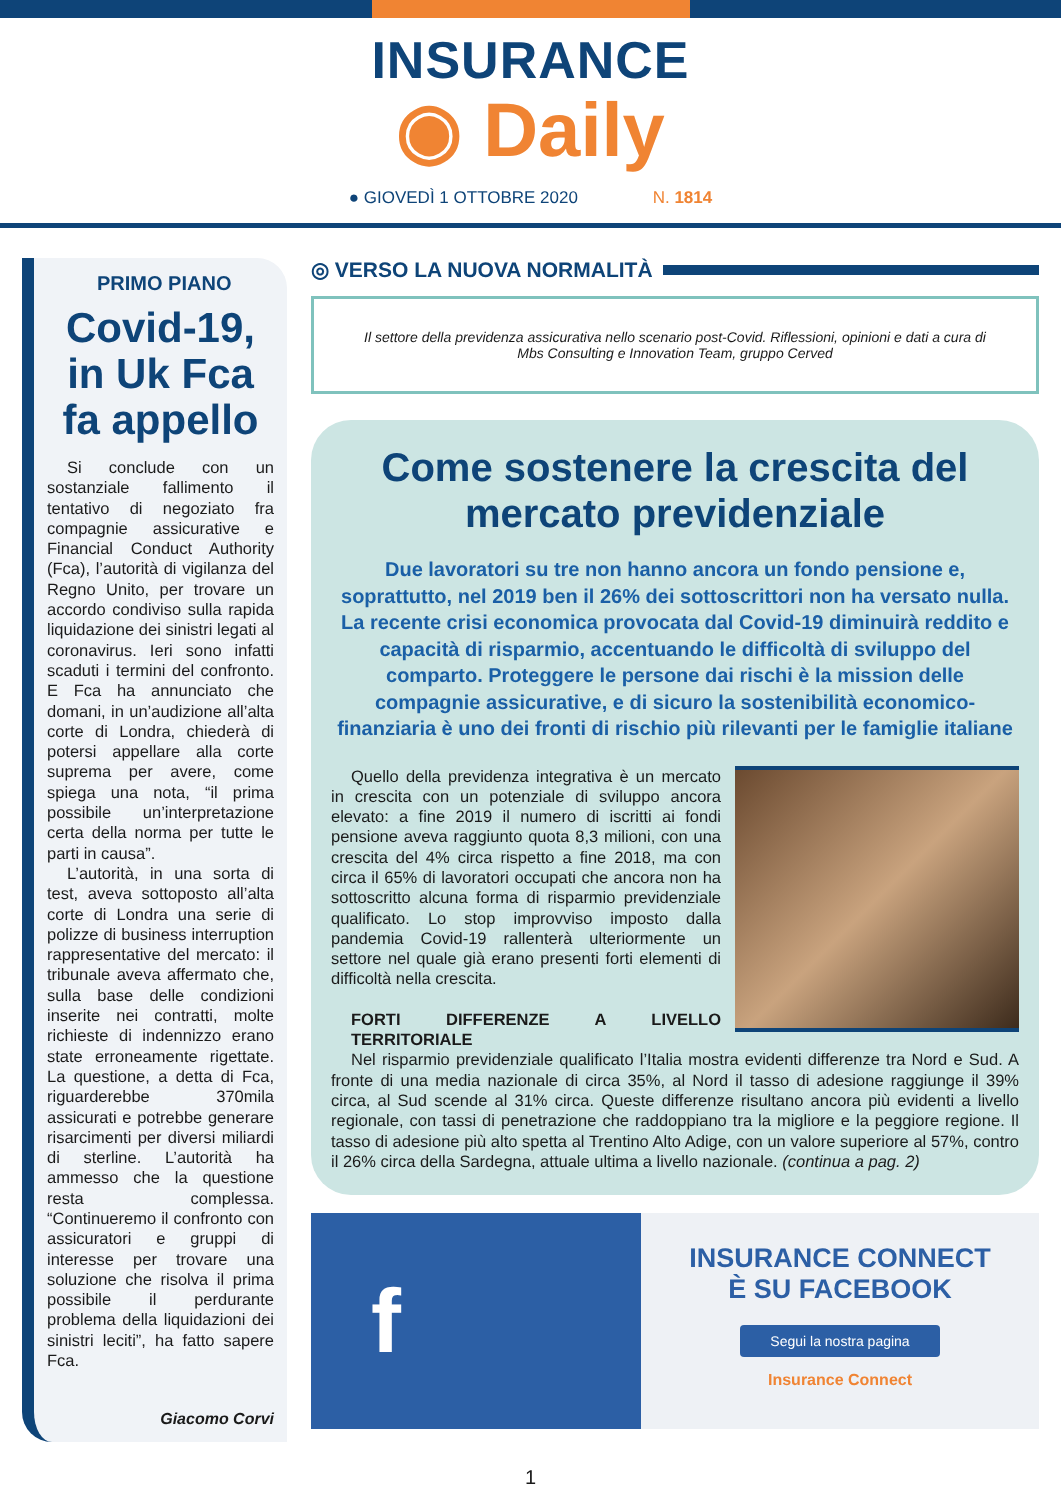INSURANCE
◉ Daily
● GIOVEDÌ 1 OTTOBRE 2020 N. 1814
PRIMO PIANO
Covid-19, in Uk Fca fa appello
Si conclude con un sostanziale fallimento il tentativo di negoziato fra compagnie assicurative e Financial Conduct Authority (Fca), l’autorità di vigilanza del Regno Unito, per trovare un accordo condiviso sulla rapida liquidazione dei sinistri legati al coronavirus. Ieri sono infatti scaduti i termini del confronto. E Fca ha annunciato che domani, in un’audizione all’alta corte di Londra, chiederà di potersi appellare alla corte suprema per avere, come spiega una nota, “il prima possibile un’interpretazione certa della norma per tutte le parti in causa”.
L’autorità, in una sorta di test, aveva sottoposto all’alta corte di Londra una serie di polizze di business interruption rappresentative del mercato: il tribunale aveva affermato che, sulla base delle condizioni inserite nei contratti, molte richieste di indennizzo erano state erroneamente rigettate. La questione, a detta di Fca, riguarderebbe 370mila assicurati e potrebbe generare risarcimenti per diversi miliardi di sterline. L’autorità ha ammesso che la questione resta complessa. “Continueremo il confronto con assicuratori e gruppi di interesse per trovare una soluzione che risolva il prima possibile il perdurante problema della liquidazioni dei sinistri leciti”, ha fatto sapere Fca.
Giacomo Corvi
◎ VERSO LA NUOVA NORMALITÀ
Il settore della previdenza assicurativa nello scenario post-Covid. Riflessioni, opinioni e dati a cura di Mbs Consulting e Innovation Team, gruppo Cerved
Come sostenere la crescita del mercato previdenziale
Due lavoratori su tre non hanno ancora un fondo pensione e, soprattutto, nel 2019 ben il 26% dei sottoscrittori non ha versato nulla. La recente crisi economica provocata dal Covid-19 diminuirà reddito e capacità di risparmio, accentuando le difficoltà di sviluppo del comparto. Proteggere le persone dai rischi è la mission delle compagnie assicurative, e di sicuro la sostenibilità economico-finanziaria è uno dei fronti di rischio più rilevanti per le famiglie italiane
Quello della previdenza integrativa è un mercato in crescita con un potenziale di sviluppo ancora elevato: a fine 2019 il numero di iscritti ai fondi pensione aveva raggiunto quota 8,3 milioni, con una crescita del 4% circa rispetto a fine 2018, ma con circa il 65% di lavoratori occupati che ancora non ha sottoscritto alcuna forma di risparmio previdenziale qualificato. Lo stop improvviso imposto dalla pandemia Covid-19 rallenterà ulteriormente un settore nel quale già erano presenti forti elementi di difficoltà nella crescita.
FORTI DIFFERENZE A LIVELLO TERRITORIALE
Nel risparmio previdenziale qualificato l’Italia mostra evidenti differenze tra Nord e Sud. A fronte di una media nazionale di circa 35%, al Nord il tasso di adesione raggiunge il 39% circa, al Sud scende al 31% circa. Queste differenze risultano ancora più evidenti a livello regionale, con tassi di penetrazione che raddoppiano tra la migliore e la peggiore regione. Il tasso di adesione più alto spetta al Trentino Alto Adige, con un valore superiore al 57%, contro il 26% circa della Sardegna, attuale ultima a livello nazionale. (continua a pag. 2)
f
INSURANCE CONNECT
È SU FACEBOOK
Segui la nostra pagina
Insurance Connect
1